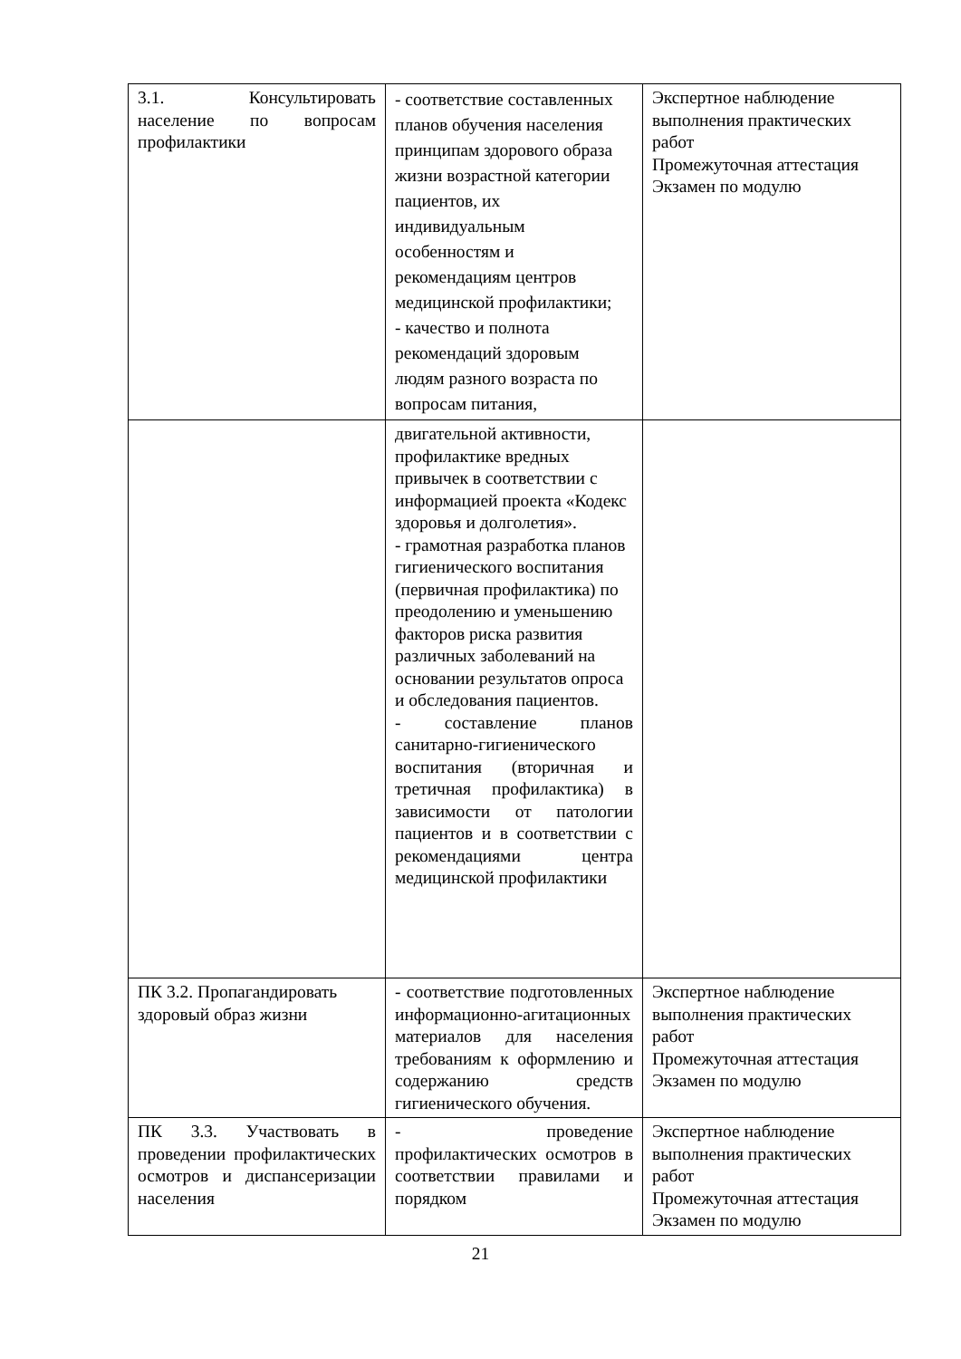| 3.1. Консультировать население по вопросам профилактики | - соответствие составленных планов обучения населения принципам здорового образа жизни возрастной категории пациентов, их индивидуальным особенностям и рекомендациям центров медицинской профилактики; - качество и полнота рекомендаций здоровым людям разного возраста по вопросам питания, | Экспертное наблюдение выполнения практических работ Промежуточная аттестация Экзамен по модулю |
| | двигательной активности, профилактике вредных привычек в соответствии с информацией проекта «Кодекс здоровья и долголетия». - грамотная разработка планов гигиенического воспитания (первичная профилактика) по преодолению и уменьшению факторов риска развития различных заболеваний на основании результатов опроса и обследования пациентов. - составление планов санитарно-гигиенического воспитания (вторичная и третичная профилактика) в зависимости от патологии пациентов и в соответствии с рекомендациями центра медицинской профилактики | |
| ПК 3.2. Пропагандировать здоровый образ жизни | - соответствие подготовленных информационно-агитационных материалов для населения требованиям к оформлению и содержанию средств гигиенического обучения. | Экспертное наблюдение выполнения практических работ Промежуточная аттестация Экзамен по модулю |
| ПК 3.3. Участвовать в проведении профилактических осмотров и диспансеризации населения | - проведение профилактических осмотров в соответствии правилами и порядком | Экспертное наблюдение выполнения практических работ Промежуточная аттестация Экзамен по модулю |
21